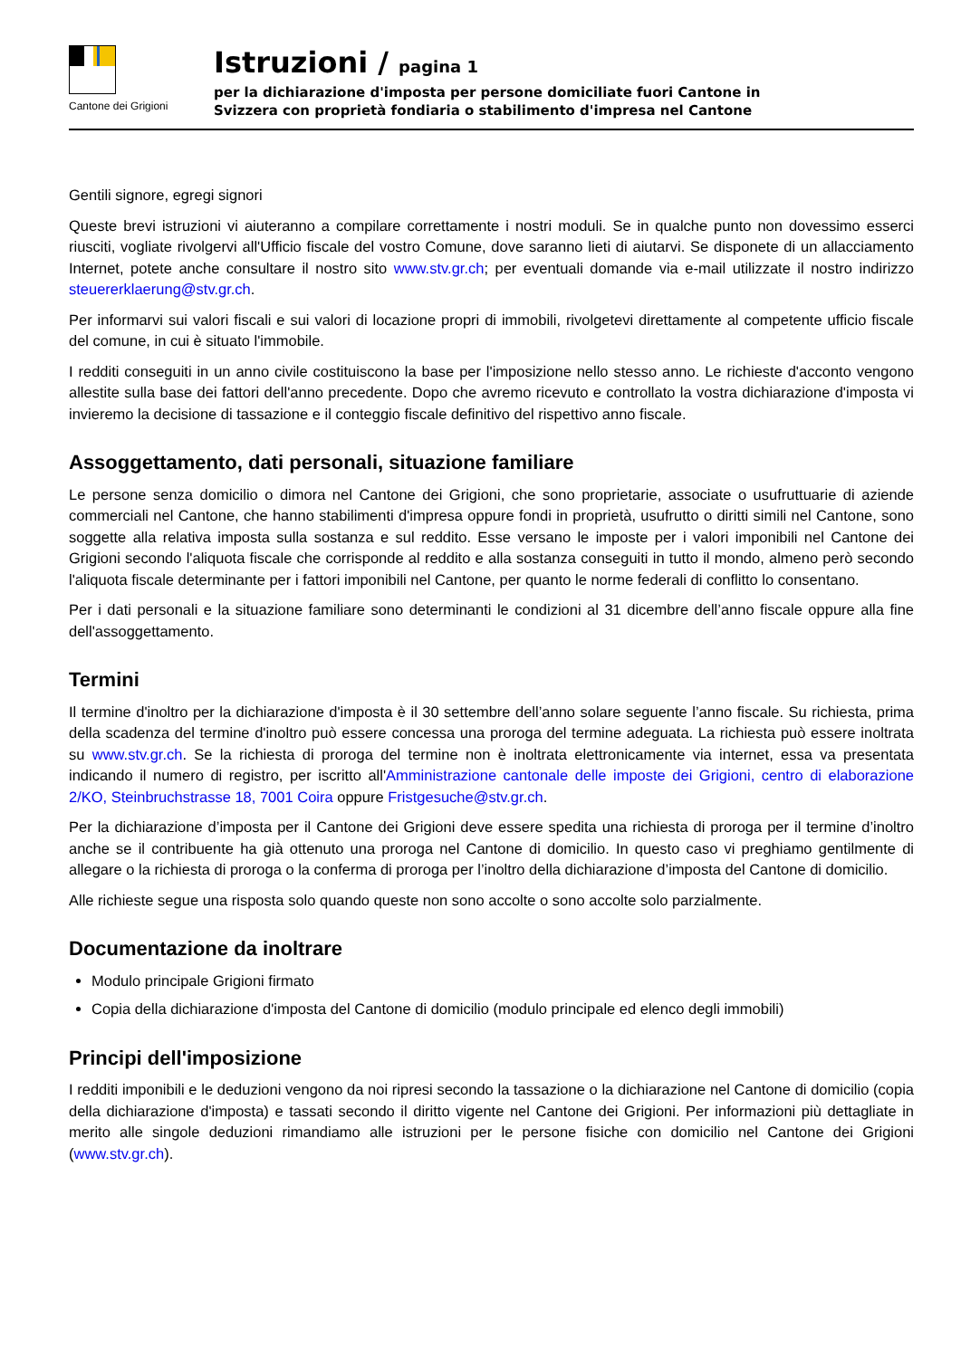Cantone dei Grigioni
Istruzioni / pagina 1
per la dichiarazione d'imposta per persone domiciliate fuori Cantone in
Svizzera con proprietà fondiaria o stabilimento d'impresa nel Cantone
Gentili signore, egregi signori
Queste brevi istruzioni vi aiuteranno a compilare correttamente i nostri moduli. Se in qualche punto non dovessimo esserci riusciti, vogliate rivolgervi all'Ufficio fiscale del vostro Comune, dove saranno lieti di aiutarvi. Se disponete di un allacciamento Internet, potete anche consultare il nostro sito www.stv.gr.ch; per eventuali domande via e-mail utilizzate il nostro indirizzo steuererklaerung@stv.gr.ch.
Per informarvi sui valori fiscali e sui valori di locazione propri di immobili, rivolgetevi direttamente al competente ufficio fiscale del comune, in cui è situato l'immobile.
I redditi conseguiti in un anno civile costituiscono la base per l'imposizione nello stesso anno. Le richieste d'acconto vengono allestite sulla base dei fattori dell'anno precedente. Dopo che avremo ricevuto e controllato la vostra dichiarazione d'imposta vi invieremo la decisione di tassazione e il conteggio fiscale definitivo del rispettivo anno fiscale.
Assoggettamento, dati personali, situazione familiare
Le persone senza domicilio o dimora nel Cantone dei Grigioni, che sono proprietarie, associate o usufruttuarie di aziende commerciali nel Cantone, che hanno stabilimenti d'impresa oppure fondi in proprietà, usufrutto o diritti simili nel Cantone, sono soggette alla relativa imposta sulla sostanza e sul reddito. Esse versano le imposte per i valori imponibili nel Cantone dei Grigioni secondo l'aliquota fiscale che corrisponde al reddito e alla sostanza conseguiti in tutto il mondo, almeno però secondo l'aliquota fiscale determinante per i fattori imponibili nel Cantone, per quanto le norme federali di conflitto lo consentano.
Per i dati personali e la situazione familiare sono determinanti le condizioni al 31 dicembre dell’anno fiscale oppure alla fine dell'assoggettamento.
Termini
Il termine d'inoltro per la dichiarazione d'imposta è il 30 settembre dell’anno solare seguente l’anno fiscale. Su richiesta, prima della scadenza del termine d'inoltro può essere concessa una proroga del termine adeguata. La richiesta può essere inoltrata su www.stv.gr.ch. Se la richiesta di proroga del termine non è inoltrata elettronicamente via internet, essa va presentata indicando il numero di registro, per iscritto all'Amministrazione cantonale delle imposte dei Grigioni, centro di elaborazione 2/KO, Steinbruchstrasse 18, 7001 Coira oppure Fristgesuche@stv.gr.ch.
Per la dichiarazione d’imposta per il Cantone dei Grigioni deve essere spedita una richiesta di proroga per il termine d’inoltro anche se il contribuente ha già ottenuto una proroga nel Cantone di domicilio. In questo caso vi preghiamo gentilmente di allegare o la richiesta di proroga o la conferma di proroga per l’inoltro della dichiarazione d’imposta del Cantone di domicilio.
Alle richieste segue una risposta solo quando queste non sono accolte o sono accolte solo parzialmente.
Documentazione da inoltrare
Modulo principale Grigioni firmato
Copia della dichiarazione d'imposta del Cantone di domicilio (modulo principale ed elenco degli immobili)
Principi dell'imposizione
I redditi imponibili e le deduzioni vengono da noi ripresi secondo la tassazione o la dichiarazione nel Cantone di domicilio (copia della dichiarazione d'imposta) e tassati secondo il diritto vigente nel Cantone dei Grigioni. Per informazioni più dettagliate in merito alle singole deduzioni rimandiamo alle istruzioni per le persone fisiche con domicilio nel Cantone dei Grigioni (www.stv.gr.ch).